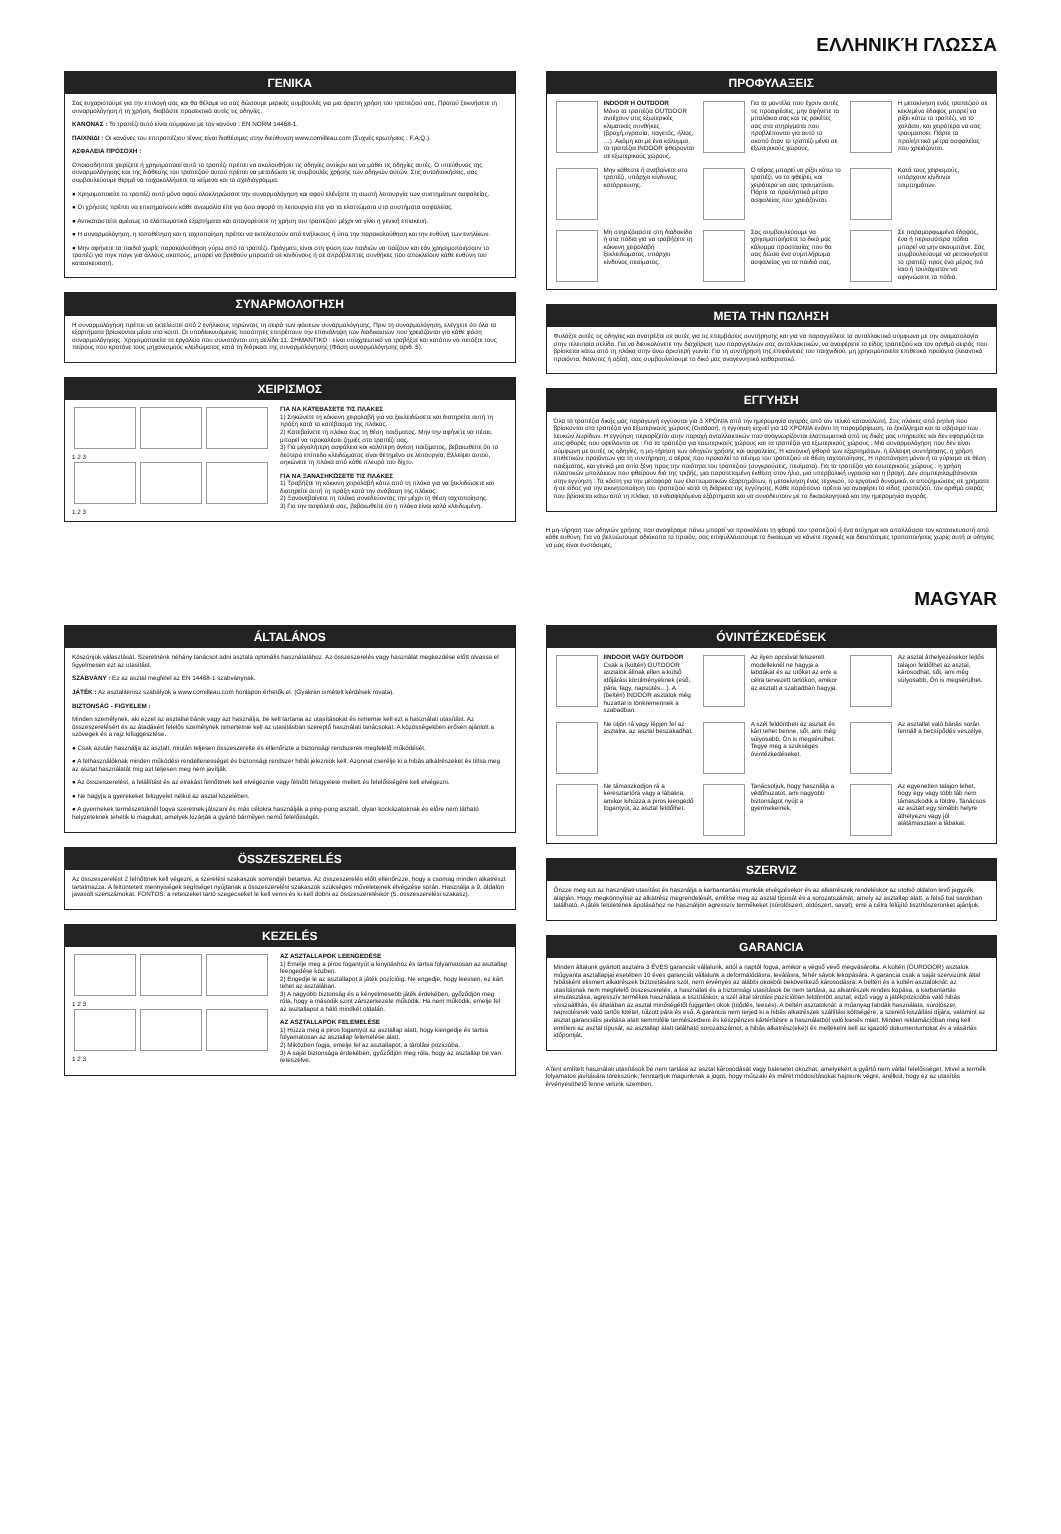ΕΛΛΗΝΙΚΉ ΓΛΩΣΣΑ
ΓΕΝΙΚΑ
Σας ευχαριστούμε για την επιλογή σας και θα θέλαμε να σας δώσουμε μερικές συμβουλές για μια άριστη χρήση του τραπεζιού σας. Προτού ξεκινήσετε τη συναρμολόγηση ή τη χρήση, διαβάστε προσεκτικά αυτές τις οδηγίες.
ΚΑΝΟΝΑΣ : Το τραπέζι αυτό είναι σύμφωνο με τον κανόνα : EN NORM 14468-1.
ΠΑΙΧΝΙΔΙ : Οι κανόνες του επιτραπέζιου τέννις είναι διαθέσιμες στην διεύθυνση www.cornilleau.com (Συχνές ερωτήσεις : F.A.Q.).
ΑΣΦΑΛΕΙΑ ΠΡΟΣΟΧΗ :
Οποιοσδήποτε χειρίζετε ή χρησιμοποιεί αυτό το τραπέζι πρέπει να ακολουθήσει τις οδηγίες αντίκρυ και να μάθει τις οδηγίες αυτές. Ο υπεύθυνος της συναρμολόγησης και της διάθεσης του τραπεζιού αυτού πρέπει να μεταδώσει τις συμβουλές χρήσης των οδηγιών αυτών. Στις αυτοδιοικήσεις, σας συμβουλεύουμε θερμά να τοιχοκολλήσετε τα κείμενα και το σχεδιάγραμμα.
● Χρησιμοποιείτε το τραπέζι αυτό μόνο αφού ολοκληρώσατε την συναρμολόγηση και αφού ελένξατε τη σωστή λειτουργία των συστημάτων ασφαλείας.
● Οι χρήστες πρέπει να επισημαίνουν κάθε ανωμαλία είτε για όσο αφορά τη λειτουργία είτε για τα ελαττώματα στα συστήματα ασφαλείας.
● Αντικαταστείτε αμέσως τα ελαττωματικά εξαρτήματα και απαγορεύετε τη χρήση του τραπεζιού μέχρι να γίνει η γενική επισκευή.
● Η συναρμολόγηση, η τοποθέτηση και η ταχτοποίηση πρέπει να εκτελεστούν από ενήλικους ή ύπο την παρακολούθηση και την ευθύνη των ενηλίκων.
● Μην αφήνετε τα παιδιά χωρίς παρακολούθηση γύρω από το τραπέζι. Πράγματι, είναι στη φύση των παιδιών να παίζουν και εάν χρησιμοποιήσουν το τραπέζι για πιγκ πογκ για άλλους σκοπούς, μπορεί να βρεθούν μπροστά σε κινδύνους ή σε απρόβλεπτες συνθήκες που αποκλείουν κάθε ευθύνη του κατασκευαστή.
ΣΥΝΑΡΜΟΛΟΓΗΣΗ
Η συναρμολόγηση πρέπει να εκτελεστεί από 2 ενήλικους τηρώντας τη σειρά των φάσεων συναρμολόγησης. Πριν τη συναρμολόγηση, ελέγχετε ότι όλα τα εξαρτήματα βρίσκονται μέσα στο κουτί. Οι υποδεικνυόμενες ποσότητες επιτρέπουν την επανάληψη των διαδικασιών που χρειάζονται για κάθε φάση συναρμολόγησης. Χρησιμοποιείτε τα εργαλεία που συνιστόνται στη σελίδα 11. ΣΗΜΑΝΤΙΚΟ : είναι υποχρεωτικό να τραβήξτε και κατόπιν να πετάξτε τους πείρους που κρατάνε τους μηχανισμούς κλειδώματος κατά τη διάρκεια της συναρμολόγησης (Φάση συναρμολόγησης αριθ. 5).
ΧΕΙΡΙΣΜΟΣ
1 2 3
1 2 3
ΓΙΑ ΝΑ ΚΑΤΕΒΑΣΕΤΕ ΤΙΣ ΠΛΑΚΕΣ
1) Σηκώνετε τη κόκκινη χειρολαβή για να ξεκλειδώσετε και διατηρείτε αυτή τη πράξη κατά το κατέβασμα της πλάκας.
2) Κατεβαίνετε τη πλάκα έως τη θέση παιξίματος. Μην την αφήνετε να πέσει, μπορεί να προκαλέσει ζημιές στο τραπέζι σας.
3) Για μεγαλήτερη ασφάλεια και καλύτερη άνεση παιξίματος, βεβαιωθείτε ότι το δεύτερο επίπεδο κλειδώματος είναι θετημένο σε λειτουργία. Ελλείψει αυτού, σηκώνετε τη πλάκα από κάθε πλευρά του δίχτυ.
ΓΙΑ ΝΑ ΞΑΝΑΣΗΚΩΣΕΤΕ ΤΙΣ ΠΛΑΚΕΣ
1) Τραβήξτε τη κόκκινη χειρολαβή κάτω από τη πλάκα για να ξεκλιδώσετε και διατηρείτε αυτή τη πράξη κατά την ανάβαση της πλάκας.
2) Ξανανεβαίνετε τη πλάκα συνεδεύοντας την μέχρι τη θέση ταχτοποίησης.
3) Για την ασφάλειά σας, βεβαιωθείτε ότι η πλάκα είναι καλά κλειδωμένη.
ΠΡΟΦΥΛΑΞΕΙΣ
INDOOR Η OUTDOOR
Μόνο τα τραπέζια OUTDOOR αντέχουν στις εξωτερικές κλιματικές συνθήκες (βροχή,υγρασία, παγετός, ήλιος, …). Ακόμη και με ένα κάλυμμα, τα τραπέζια INDOOR φθείρονται σε εξωτερικούς χώρους.
Για τα μοντέλα που έχουν αυτές τις προαιρέσεις, μην αφήνετε τα μπαλάκια σας και τις ρακέτες σας στα στηρίγματα που προβλέπονται για αυτό το σκοπό όταν το τραπέζι μένει σε εξωτερικούς χώρους.
Η μετακίνηση ενός τραπεζιού σε κεκλιμένο έδαφος μπορεί να ρίξει κάτω το τραπέζι, να το χαλάσει, και χειρότερα να σας τραυματισει. Πάρτε τα προλήπτικά μέτρα ασφαλείας που χρειάζονται.
Μην κάθεστε ή ανεβαίνετε στο τραπέζι, υπάρχει κίνδυνος κατάρρευσης.
Ο αέρας μπορεί να ρίξει κάτω το τραπέζι, να το φθείρει, και χειρότερα να σας τραυματίσει. Πάρτε τα προλήπτικά μέτρα ασφαλείας που χρειάζονται.
Κατά τους χειρισμούς, υπάρχουν κίνδυνοι τσιμπημάτων.
Μη στηριζόσαστε στη διαδοκίδα ή στα πόδια για να τραβήξετε τη κόκκινη χειρολαβή ξεκλειδώματος, υπάρχει κίνδυνος πεσίματος.
Σας συμβουλεύουμε να χρησιμοποιήσετε το δικό μας κάλυμμα προστασίας που θα σας δώσει ένα συμπλήρωμα ασφαλείας για τα παιδιά σας.
Σε παραμορφωμένο έδαφος, ένα ή περισσότερα πόδια μπορεί να μην ακουμπάνε. Σας συμβουλεύουμε να μετακινήσετε το τραπέζι προς ένα μέρος πιό ίσιο ή τουλάχιστον να σφηνώσετε τα πόδια.
ΜΕΤΑ ΤΗΝ ΠΩΛΗΣΗ
Φυλάξτε αυτές τις οδηγίες και ανατρέξτε σε αυτές για τις επεμβάσεις συντήρησης και για να παραγγείλετε τα ανταλλακτικά σύμφωνα με την ονοματολογία στην τελευταία σελίδα. Για να διευκολύνετε την διαχείριση των παραγγελιών σας ανταλλακτικών, να αναφέρετε το είδος τραπεζιού και τον αριθμό σειράς που βρίσκεται κάτω από τη πλάκα στην άνω αριστερή γωνία. Για τη συντήρηση της επιφάνειας του παιχνιδιού, μη χρησιμοποιείτε επιθετικά προϊόντα (λειαντικά προϊόντα, διαλύτες ή οξέα), σας συμβουλεύουμε το δικό μας αναγεννητικό καθαριστικό.
ΕΓΓΥΗΣΗ
Όλα τα τραπέζια δικής μας παραγωγή εγγύονται για 3 ΧΡΟΝΙΑ από την ημερομηνία αγοράς από τον τελικό καταναλωτή. Στις πλάκες από ρητίνη που βρίσκονται στα τραπέζια για εξωτερικούς χώρους (Outdoor), η εγγύηση ισχυεί για 10 ΧΡΟΝΙΑ ενάντι τη παραμόρφωση, το ξεκόλλημα και το σβήσιμο των λευκών λωρίδων. Η εγγύηση περιορίζεται στην παροχή ανταλλακτικών που αναγνωρίζονται ελαττωματικά από τις δικές μας υπηρεσίες και δεν εφαρμόζεται στις φθορές που οφείλονται σε : Για τα τραπέζια για εσωτερικούς χώρους και τα τραπέζια για εξωτερικούς χώρους : Μια συναρμολόγηση που δεν είναι σύμφωνη με αυτές τις οδηγίες, η μη-τήρηση των οδηγιών χρήσης και ασφαλείας, Η κανονική φθορά των εξαρτημάτων, η έλλειψη συντήρησης, η χρήση επιθετικών προϊόντων για τη συντήρηση, ο αέρας που προκαλεί το πέσιμο του τραπεζιού σε θέση ταχτοποίησης, Η προπόνηση μόνοι ή το γύρισμα σε θέση παιξίματος, και γενικά μια αιτία ξένη προς την ποιότητα του τραπεζιού (συγκρούσεις, πεσίματα). Για τα τραπέζια για εσωτερικούς χώρους : η χρήση πλαστικών μπαλάκιων που φθείρουν διά της τριβής, μια παρατεταμένη έκθεση στον ήλιο, μια υπερβολική υγρασία και η βροχή. Δεν συμπεριλαμβάνονται στην εγγύηση : Τα κόστη για την μεταφορά των ελαττωματικών εξαρτημάτων, η μετακίνηση ένος τεχνικού, το εργατικό δυναμικό, οι αποζημιώσεις σε χρήματα ή σε είδος για την ακινητοποίηση του τραπεζιού κατά τη διάρκεια της εγγύησης. Κάθε παράπονο πρέπει να αναφέρει το είδος τραπεζιού, τον αριθμό σειράς που βρίσκεται κάτω από τη πλάκα, τα ενδιαφερόμενα εξάρτηματα και να συνοδευτούν με το δικαιολογητικό και την ημερομηνία αγοράς.
Η μη-τήρηση των οδηγιών χρήσης που αναφέραμε πάνω μπορεί να προκαλέσει τη φθορά του τραπεζιού ή ένα ατύχημα και απαλλάσσει τον κατασκευαστή από κάθε ευθύνη. Για να βελτιώσουμε αδιάκοπα το προϊόν, σας επιφυλλάσσουμε το δικαίωμα να κάνετε τεχνικές και διαστάσιμες τροποποιήσεις χωρίς αυτή οι οδηγίες να μας είναι ενστάσιμες.
MAGYAR
ÁLTALÁNOS
Köszönjük választását. Szeretnénk néhány tanácsot adni asztala optimális használatához. Az összeszerelés vagy használat megkezdése előtt olvassa el figyelmesen ezt az utasítást.
SZABVÁNY : Ez az asztal megfelel az EN 14468-1 szabványnak.
JÁTÉK : Az asztalitenisz szabályok a www.cornilleau.com honlapon érhetők el. (Gyakran ismételt kérdések rovata).
BIZTONSÁG - FIGYELEM :
Minden személynek, aki ezzel az asztallal bánik vagy azt használja, be kell tartania az utasításokat és ismernie kell ezt a használati utasítást. Az összeszerelésért és az átadásért felelős személynek ismertetnie kell az utasításban szereplő használati tanácsokat. A közösségekben erősen ajánlott a szövegek és a rajz kifüggesztése.
● Csak azután használja az asztalt, miután teljesen összeszerelte és ellenőrizte a biztonsági rendszerek megfelelő működését.
● A felhasználóknak minden működési rendellenességet és biztonsági rendszer hibát jelezniük kell. Azonnal cserélje ki a hibás alkatrészeket és tiltsa meg az asztal használatát míg azt teljesen meg nem javítják.
● Az összeszerelést, a felállítást és az elrakást felnőttnek kell elvégeznie vagy felnőtt felügyelete mellett és felelősségére kell elvégezni.
● Ne hagyja a gyerekeket felügyelet nélkül az asztal közelében.
● A gyermekek természetüknél fogva szeretnek játszani és más célokra használják a ping-pong asztalt, olyan kockázatoknak és előre nem látható helyzeteknek tehetik ki magukat, amelyek kizárják a gyártó bármilyen nemű felelősségét.
ÖSSZESZERELÉS
Az összeszerelést 2 felnőttnek kell végezni, a szerelési szakaszok sorrendjét betartva. Az összeszerelés előtt ellenőrizze, hogy a csomag minden alkatrészt tartalmazza. A feltüntetett mennyiségek segítséget nyújtanak a összeszerelési szakaszok szükséges műveleteinek elvégzése során. Használja a 9. oldalon javasolt szerszámokat. FONTOS: a reteszeket tartó szegecseket le kell venni és ki kell dobni az összeszereléskor (5. összeszerelési szakasz).
KEZELÉS
1 2 3
1 2 3
AZ ASZTALLAPOK LEENGEDÉSE
1) Emelje meg a piros fogantyút a kinyitáshoz és tartsa folyamatosan az asztallap leengedése közben.
2) Engedje le az asztallapot a játék pozícióig. Ne engedje, hogy leessen, ez kárt tehet az asztalában.
3) A nagyobb biztonság és a kényelmesebb játék érdekében, győződjön meg róla, hogy a második szint zárszerkezete működik. Ha nem működik, emelje fel az asztallapot a háló mindkét oldalán.
AZ ASZTALLAPOK FELEMELÉSE
1) Húzza meg a piros fogantyút az asztallap alatt, hogy kiengedje és tartsa folyamatosan az asztallap felemelése alatt.
2) Miközben fogja, emelje fel az asztallapot, a tárolási pozícióba.
3) A saját biztonsága érdekében, győződjön meg róla, hogy az asztallap be van reteszelve.
ÓVINTÉZKEDÉSEK
IINDOOR VAGY OUTDOOR
Csak a (kültéri) OUTDOOR asztalok állnak ellen a külső időjárási körülményeknek (eső, pára, fagy, napsütés…). A (beltéri) INDOOR asztalok még huzattal is tönkremennek a szabadban.
Az ilyen opcióval felszerelt modelleknél ne hagyja a labdákat és az ütőket az erre a célra tervezett tartókon, amikor az asztalt a szabadban hagyja.
Az asztal áthelyezésekor lejtős talajon feldőlhet az asztal, károsodhat, sőt, ami még súlyosabb, Ön is megsérülhet.
Ne üljön rá vagy lépjen fel az asztalra, az asztal beszakadhat.
A szél feldöntheti az asztalt és kárt tehet benne, sőt, ami még súlyosabb, Ön is megsérülhet. Tegye meg a szükséges óvintézkedéseket.
Az asztallal való bánás során fennáll a becsípődés veszélye.
Ne támaszkodjon rá a keresztartóra vagy a lábakra, amikor kihúzza a piros kiengedő fogantyút, az asztal feldőlhet.
Tanácsoljuk, hogy használja a védőhuzatot, ami nagyobb biztonságot nyújt a gyermekeinek.
Az egyenetlen talajon lehet, hogy egy vagy több láb nem támaszkodik a földre. Tanácsos az asztalt egy simább helyre áthelyezni vagy jól alátámasztani a lábakat.
SZERVIZ
Őrizze meg ezt az használati utasítást és használja a karbantartási munkák elvégzésekor és az alkatrészek rendeléskor az utolsó oldalon levő jegyzék alapján. Hogy megkönnyítse az alkatrész megrendelését, említse meg az asztal típusát és a sorozatszámát, amely az asztallap alatt, a felső bal sarokban található. A játék felületének ápolásához ne használjon agresszív termékeket (súrolószert, oldószert, savat), erre a célra felújító tisztítószerünket ajánljuk.
GARANCIA
Minden általunk gyártott asztalra 3 ÉVES garanciát vállalunk, attól a naptól fogva, amikor a végső vevő megvásárolta. A kültéri (OURDOOR) asztalok műgyanta asztallapjai esetében 10 éves garanciát vállalunk a deformálódásra, leválásra, fehér sávok lekopására. A garancia csak a saját szervizünk által hibásként elismert alkatrészek biztosítására szól, nem érvényes az alábbi okokból bekövetkező károsodásra: A beltéri és a kültéri asztaloknál: az utasításnak nem megfelelő összeszerelés, a használati és a biztonsági utasítások be nem tartása, az alkatrészek rendes kopása, a karbantartás elmulasztása, agresszív termékek használata a tisztításkor, a szél által tárolási pozícióban feldöntött asztal, edző vagy a játékpozícióba való hibás visszaállítás, és általában az asztal minőségétől független okok (ütődés, leesés). A beltéri asztaloknál: a műanyag labdák használata, súrolószer, napsütésnek való tartós kitétel, túlzott pára és eső. A garancia nem terjed ki a hibás alkatrészek szállítási költségére, a szerelő kiszállási díjára, valamint az asztal garanciális javítása alatt semmiféle természetbeni és készpénzes kártérítésre a használatból való kiesés miatt. Minden reklamációban meg kell említeni az asztal típusát, az asztallap alatt található sorozatszámot, a hibás alkatrész(eke)t és mellékelni kell az igazoló dokumentumokat és a vásárlás időpontját.
A fent említett használati utasítások be nem tartása az asztal károsodását vagy balesetet okozhat, amelyekért a gyártó nem vállal felelősséget. Mivel a termék folyamatos javítására törekszünk, fenntartjuk magunknak a jogot, hogy műszaki és méret módosításokat hajtsunk végre, anélkül, hogy ez az utasítás érvényesíthető lenne velünk szemben.